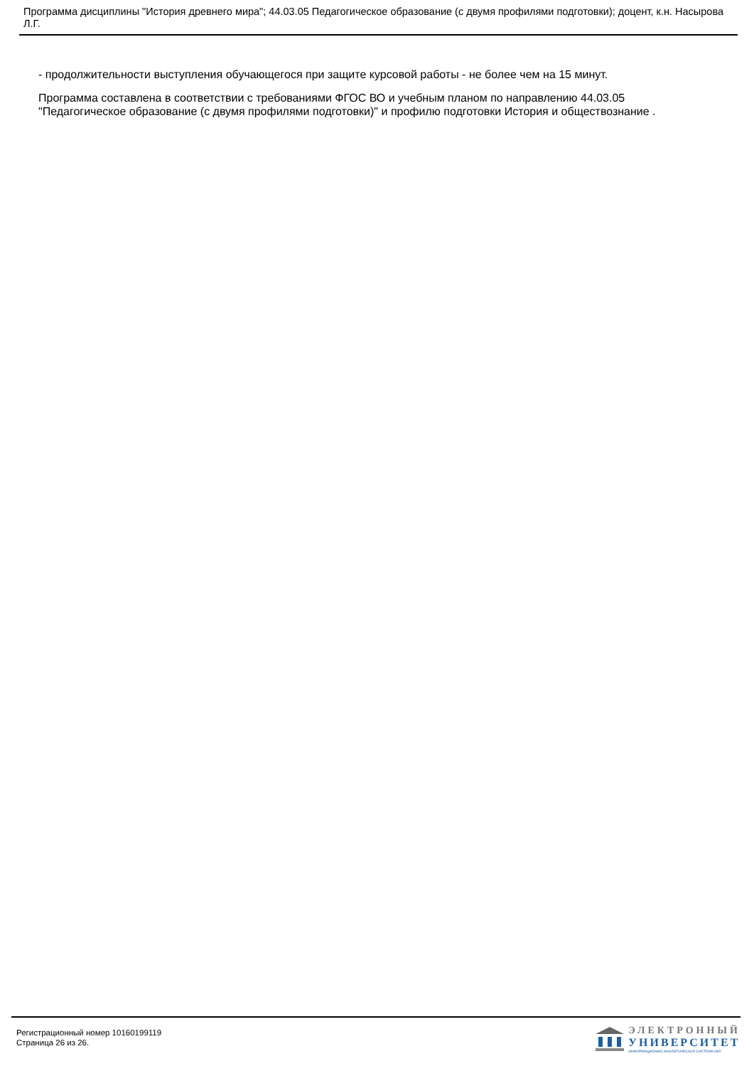Программа дисциплины "История древнего мира"; 44.03.05 Педагогическое образование (с двумя профилями подготовки); доцент, к.н. Насырова Л.Г.
- продолжительности выступления обучающегося при защите курсовой работы - не более чем на 15 минут.
Программа составлена в соответствии с требованиями ФГОС ВО и учебным планом по направлению 44.03.05 "Педагогическое образование (с двумя профилями подготовки)" и профилю подготовки История и обществознание .
Регистрационный номер 10160199119
Страница 26 из 26.
ЭЛЕКТРОННЫЙ
УНИВЕРСИТЕТ
ИНФОРМАЦИОННО-АНАЛИТИЧЕСКАЯ СИСТЕМА КФУ